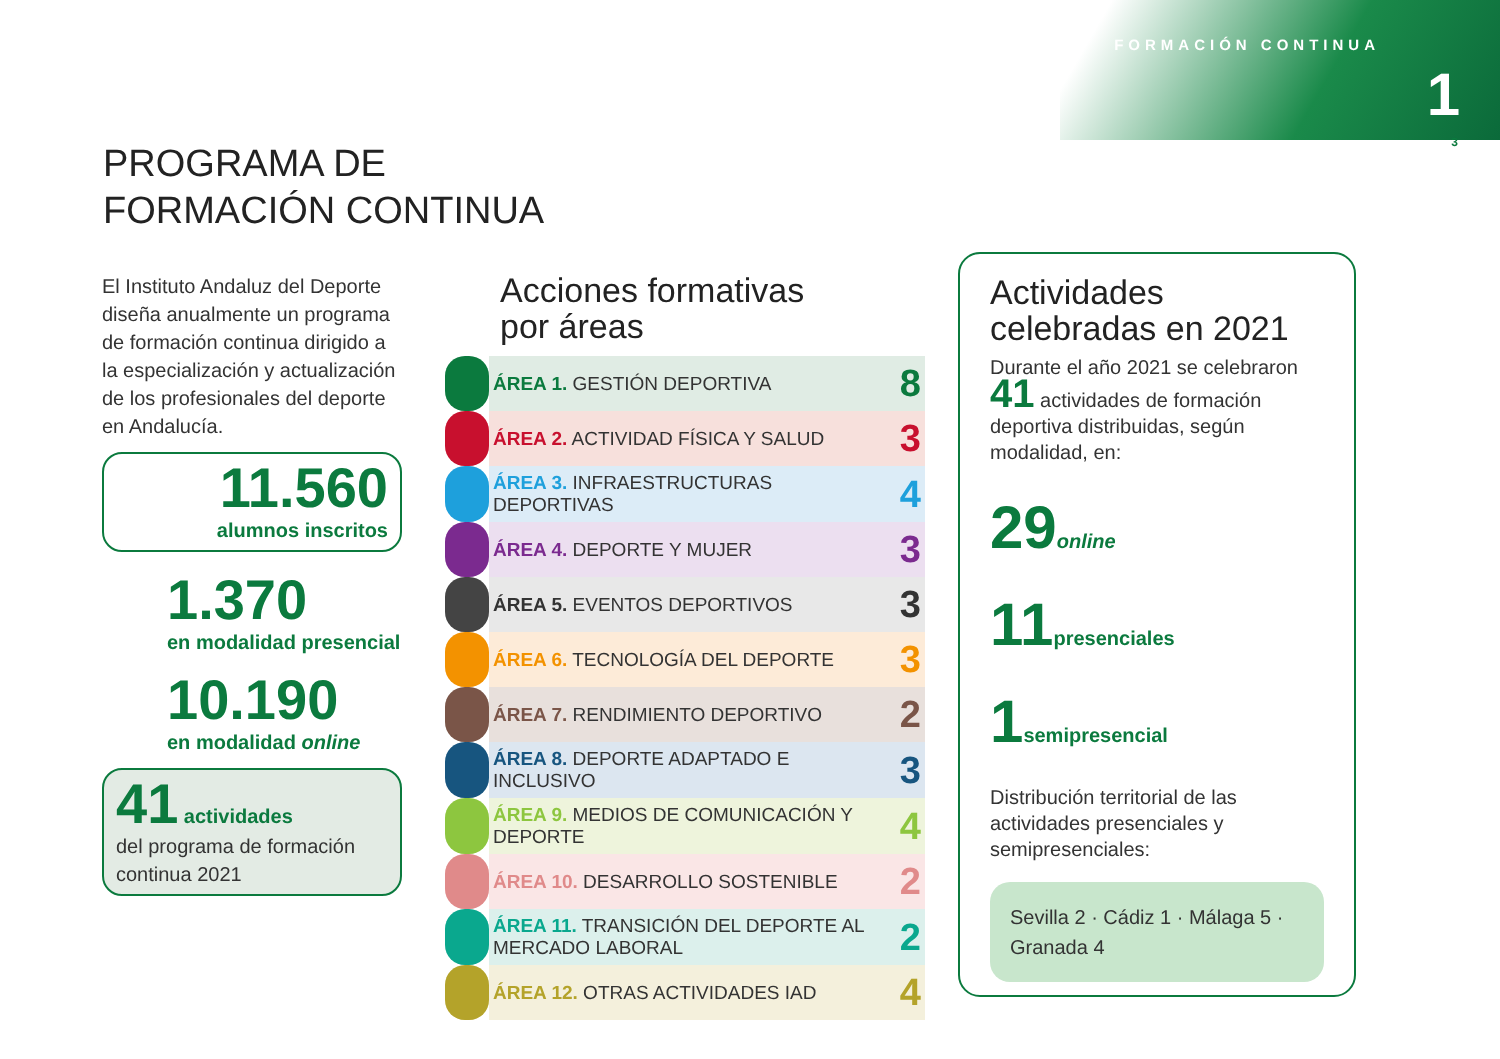FORMACIÓN CONTINUA
1
3
PROGRAMA DE
FORMACIÓN CONTINUA
El Instituto Andaluz del Deporte diseña anualmente un programa de formación continua dirigido a la especialización y actualización de los profesionales del deporte en Andalucía.
11.560
alumnos inscritos
1.370
en modalidad presencial
10.190
en modalidad online
41 actividades
del programa de formación continua 2021
Acciones formativas
por áreas
| | ÁREA 1. GESTIÓN DEPORTIVA | 8 |
| | ÁREA 2. ACTIVIDAD FÍSICA Y SALUD | 3 |
| | ÁREA 3. INFRAESTRUCTURAS DEPORTIVAS | 4 |
| | ÁREA 4. DEPORTE Y MUJER | 3 |
| | ÁREA 5. EVENTOS DEPORTIVOS | 3 |
| | ÁREA 6. TECNOLOGÍA DEL DEPORTE | 3 |
| | ÁREA 7. RENDIMIENTO DEPORTIVO | 2 |
| | ÁREA 8. DEPORTE ADAPTADO E INCLUSIVO | 3 |
| | ÁREA 9. MEDIOS DE COMUNICACIÓN Y DEPORTE | 4 |
| | ÁREA 10. DESARROLLO SOSTENIBLE | 2 |
| | ÁREA 11. TRANSICIÓN DEL DEPORTE AL MERCADO LABORAL | 2 |
| | ÁREA 12. OTRAS ACTIVIDADES IAD | 4 |
Actividades celebradas en 2021
Durante el año 2021 se celebraron 41 actividades de formación deportiva distribuidas, según modalidad, en:
29online
11presenciales
1semipresencial
Distribución territorial de las actividades presenciales y semipresenciales:
Sevilla 2 · Cádiz 1 · Málaga 5 · Granada 4